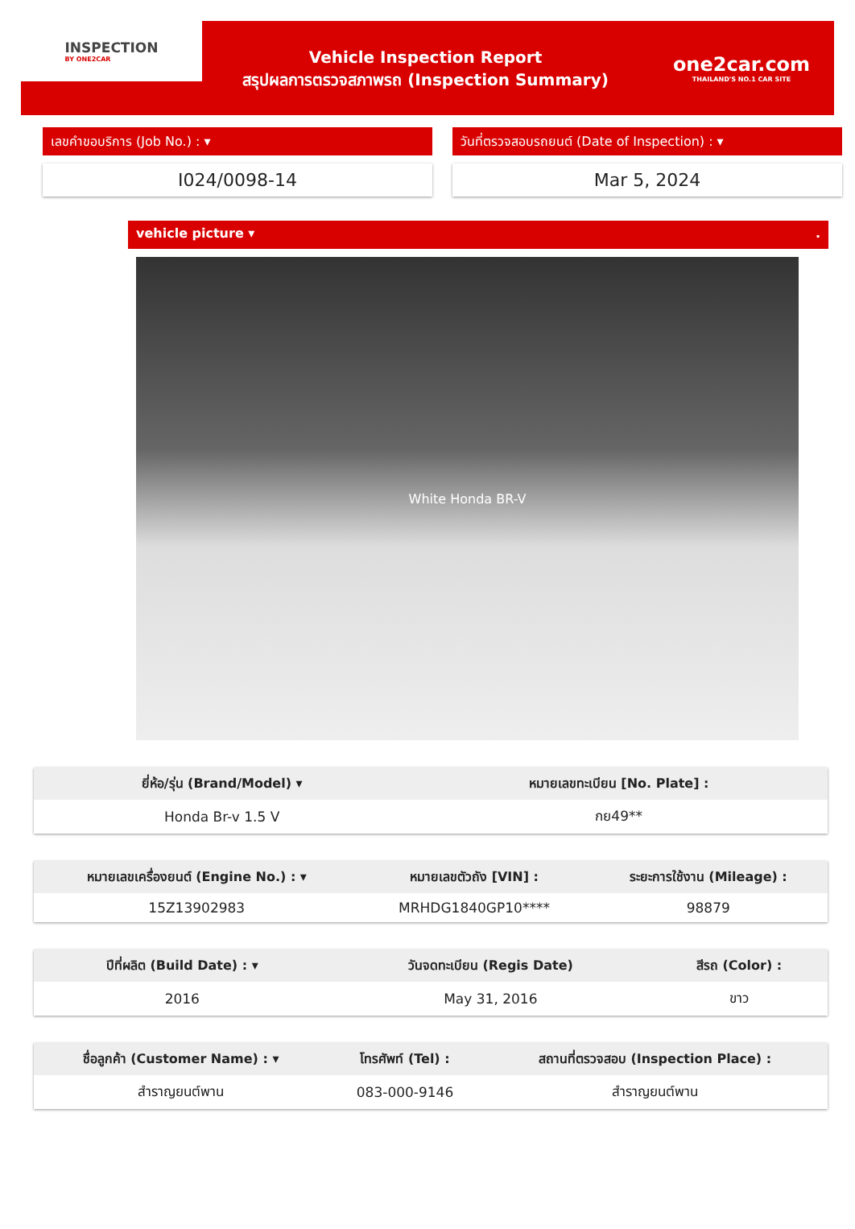INSPECTION
BY ONE2CAR
Vehicle Inspection Report
สรุปผลการตรวจสภาพรถ (Inspection Summary)
one2car.com
THAILAND'S NO.1 CAR SITE
เลขคำขอบริการ (Job No.) : ▾
I024/0098-14
วันที่ตรวจสอบรถยนต์ (Date of Inspection) : ▾
Mar 5, 2024
vehicle picture ▾ .
White Honda BR-V
| ยี่ห้อ/รุ่น (Brand/Model) ▾ | หมายเลขทะเบียน [No. Plate] : |
| --- | --- |
| Honda Br-v 1.5 V | กย49** |
| หมายเลขเครื่องยนต์ (Engine No.) : ▾ | หมายเลขตัวถัง [VIN] : | ระยะการใช้งาน (Mileage) : |
| --- | --- | --- |
| 15Z13902983 | MRHDG1840GP10**** | 98879 |
| ปีที่ผลิต (Build Date) : ▾ | วันจดทะเบียน (Regis Date) | สีรถ (Color) : |
| --- | --- | --- |
| 2016 | May 31, 2016 | ขาว |
| ชื่อลูกค้า (Customer Name) : ▾ | โทรศัพท์ (Tel) : | สถานที่ตรวจสอบ (Inspection Place) : |
| --- | --- | --- |
| สำราญยนต์พาน | 083-000-9146 | สำราญยนต์พาน |